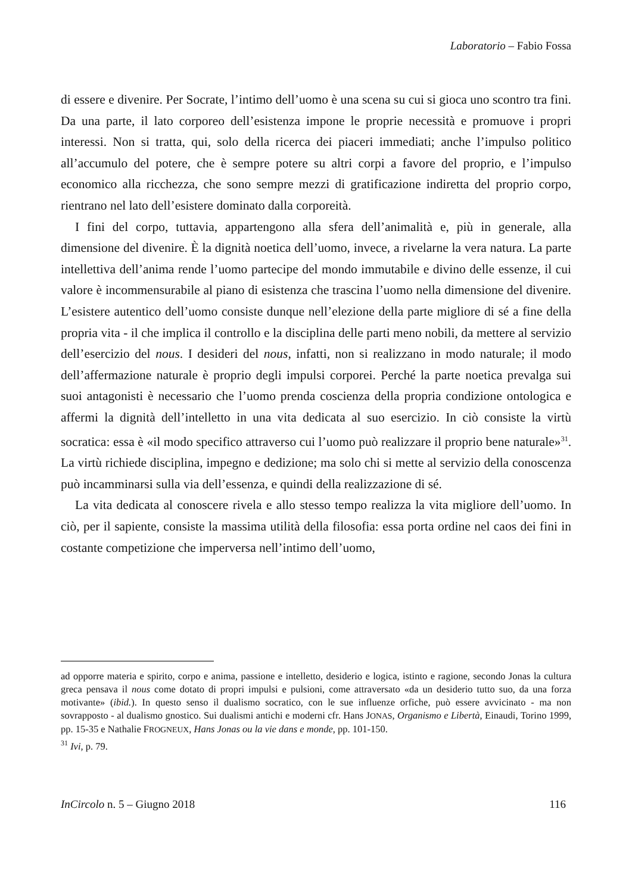Laboratorio – Fabio Fossa
di essere e divenire. Per Socrate, l’intimo dell’uomo è una scena su cui si gioca uno scontro tra fini. Da una parte, il lato corporeo dell’esistenza impone le proprie necessità e promuove i propri interessi. Non si tratta, qui, solo della ricerca dei piaceri immediati; anche l’impulso politico all’accumulo del potere, che è sempre potere su altri corpi a favore del proprio, e l’impulso economico alla ricchezza, che sono sempre mezzi di gratificazione indiretta del proprio corpo, rientrano nel lato dell’esistere dominato dalla corporeità.
I fini del corpo, tuttavia, appartengono alla sfera dell’animalità e, più in generale, alla dimensione del divenire. È la dignità noetica dell’uomo, invece, a rivelarne la vera natura. La parte intellettiva dell’anima rende l’uomo partecipe del mondo immutabile e divino delle essenze, il cui valore è incommensurabile al piano di esistenza che trascina l’uomo nella dimensione del divenire. L’esistere autentico dell’uomo consiste dunque nell’elezione della parte migliore di sé a fine della propria vita - il che implica il controllo e la disciplina delle parti meno nobili, da mettere al servizio dell’esercizio del nous. I desideri del nous, infatti, non si realizzano in modo naturale; il modo dell’affermazione naturale è proprio degli impulsi corporei. Perché la parte noetica prevalga sui suoi antagonisti è necessario che l’uomo prenda coscienza della propria condizione ontologica e affermi la dignità dell’intelletto in una vita dedicata al suo esercizio. In ciò consiste la virtù socratica: essa è «il modo specifico attraverso cui l’uomo può realizzare il proprio bene naturale»<sup>31</sup>. La virtù richiede disciplina, impegno e dedizione; ma solo chi si mette al servizio della conoscenza può incamminarsi sulla via dell’essenza, e quindi della realizzazione di sé.
La vita dedicata al conoscere rivela e allo stesso tempo realizza la vita migliore dell’uomo. In ciò, per il sapiente, consiste la massima utilità della filosofia: essa porta ordine nel caos dei fini in costante competizione che imperversa nell’intimo dell’uomo,
ad opporre materia e spirito, corpo e anima, passione e intelletto, desiderio e logica, istinto e ragione, secondo Jonas la cultura greca pensava il nous come dotato di propri impulsi e pulsioni, come attraversato «da un desiderio tutto suo, da una forza motivante» (ibid.). In questo senso il dualismo socratico, con le sue influenze orfiche, può essere avvicinato - ma non sovrapposto - al dualismo gnostico. Sui dualismi antichi e moderni cfr. Hans JONAS, Organismo e Libertà, Einaudi, Torino 1999, pp. 15-35 e Nathalie FROGNEUX, Hans Jonas ou la vie dans e monde, pp. 101-150.
<sup>31</sup> Ivi, p. 79.
InCircolo n. 5 – Giugno 2018 116